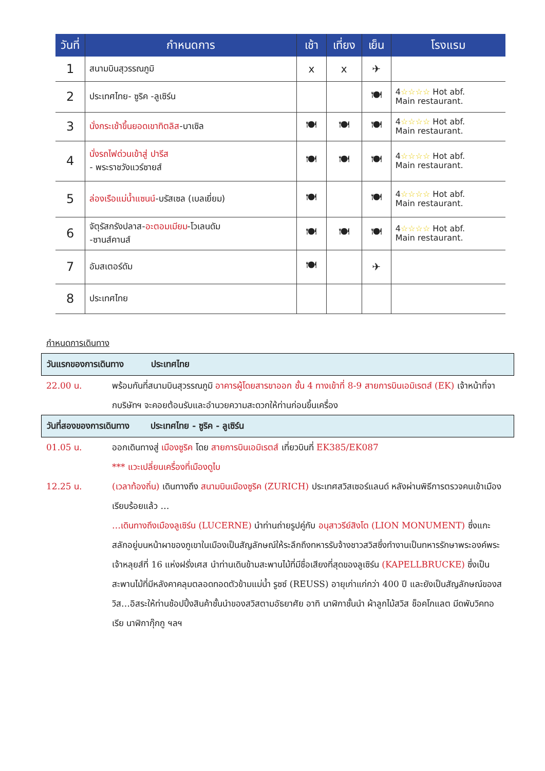| วันที่ | กำหนดการ | เช้า | เที่ยง | เย็น | โรงแรม |
| --- | --- | --- | --- | --- | --- |
| 1 | สนามบินสุวรรณภูมิ | x | x | ✈ | |
| 2 | ประเทศไทย- ซูริค -ลูเซิร์น | | | 🍽 | 4 ☆☆☆☆ Hot abf. Main restaurant. |
| 3 | นั่งกระเช้าขึ้นยอดเขาทิตลิส -บาเซิล | 🍽 | 🍽 | 🍽 | 4 ☆☆☆☆ Hot abf. Main restaurant. |
| 4 | นั่งรถไฟด่วนเข้าสู่ ปารีส - พระราชวังแวร์ซายส์ | 🍽 | 🍽 | 🍽 | 4 ☆☆☆☆ Hot abf. Main restaurant. |
| 5 | ล่องเรือแม่น้ำแซนน์ -บรัสเซล (เบลเยี่ยม) | 🍽 | | 🍽 | 4 ☆☆☆☆ Hot abf. Main restaurant. |
| 6 | จัตุรัสกรังปลาส- อะตอมเมียม -โวเลนดัม -ซานส์คานส์ | 🍽 | 🍽 | 🍽 | 4 ☆☆☆☆ Hot abf. Main restaurant. |
| 7 | อัมสเตอร์ดัม | 🍽 | | ✈ | |
| 8 | ประเทศไทย | | | | |
กำหนดการเดินทาง
วันแรกของการเดินทาง ประเทศไทย
22.00 น. พร้อมกันที่สนามบินสุวรรณภูมิ อาคารผู้โดยสารขาออก ชั้น 4 ทางเข้าที่ 8-9 สายการบินเอมิเรตส์ (EK) เจ้าหน้าที่จากบริษัทฯ จะคอยต้อนรับและอำนวยความสะดวกให้ท่านก่อนขึ้นเครื่อง
วันที่สองของการเดินทาง ประเทศไทย - ซูริค - ลูเซิร์น
01.05 น. ออกเดินทางสู่ เมืองซูริค โดย สายการบินเอมิเรตส์ เที่ยวบินที่ EK385/EK087
*** แวะเปลี่ยนเครื่องที่เมืองดูไบ
12.25 น. (เวลาท้องถิ่น) เดินทางถึง สนามบินเมืองซูริค (ZURICH) ประเทศสวิสเซอร์แลนด์ หลังผ่านพิธีการตรวจคนเข้าเมืองเรียบร้อยแล้ว …
…เดินทางถึงเมืองลูเซิร์น (LUCERNE) นำท่านถ่ายรูปคู่กับ อนุสาวรีย์สิงโต (LION MONUMENT) ซึ่งแกะสลักอยู่บนหน้าผาของภูเขาในเมืองเป็นสัญลักษณ์ให้ระลึกถึงทหารรับจ้างชาวสวิสซึ่งทำงานเป็นทหารรักษาพระองค์พระเจ้าหลุยส์ที่ 16 แห่งฝรั่งเศส นำท่านเดินข้ามสะพานไม้ที่มีชื่อเสียงที่สุดของลูเซิร์น (KAPELLBRUCKE) ซึ่งเป็นสะพานไม้ที่มีหลังคาคลุมตลอดทอดตัวข้ามแม่น้ำ รูซซ์ (REUSS) อายุเก่าแก่กว่า 400 ปี และยังเป็นสัญลักษณ์ของสวิส…อิสระให้ท่านช้อปปิ้งสินค้าชั้นนำของสวิสตามอัธยาศัย อาทิ นาฬิกาชั้นนำ ผ้าลูกไม้สวิส ช็อคโกแลต มีดพับวิคทอเรีย นาฬิกากุ๊กกู ฯลฯ